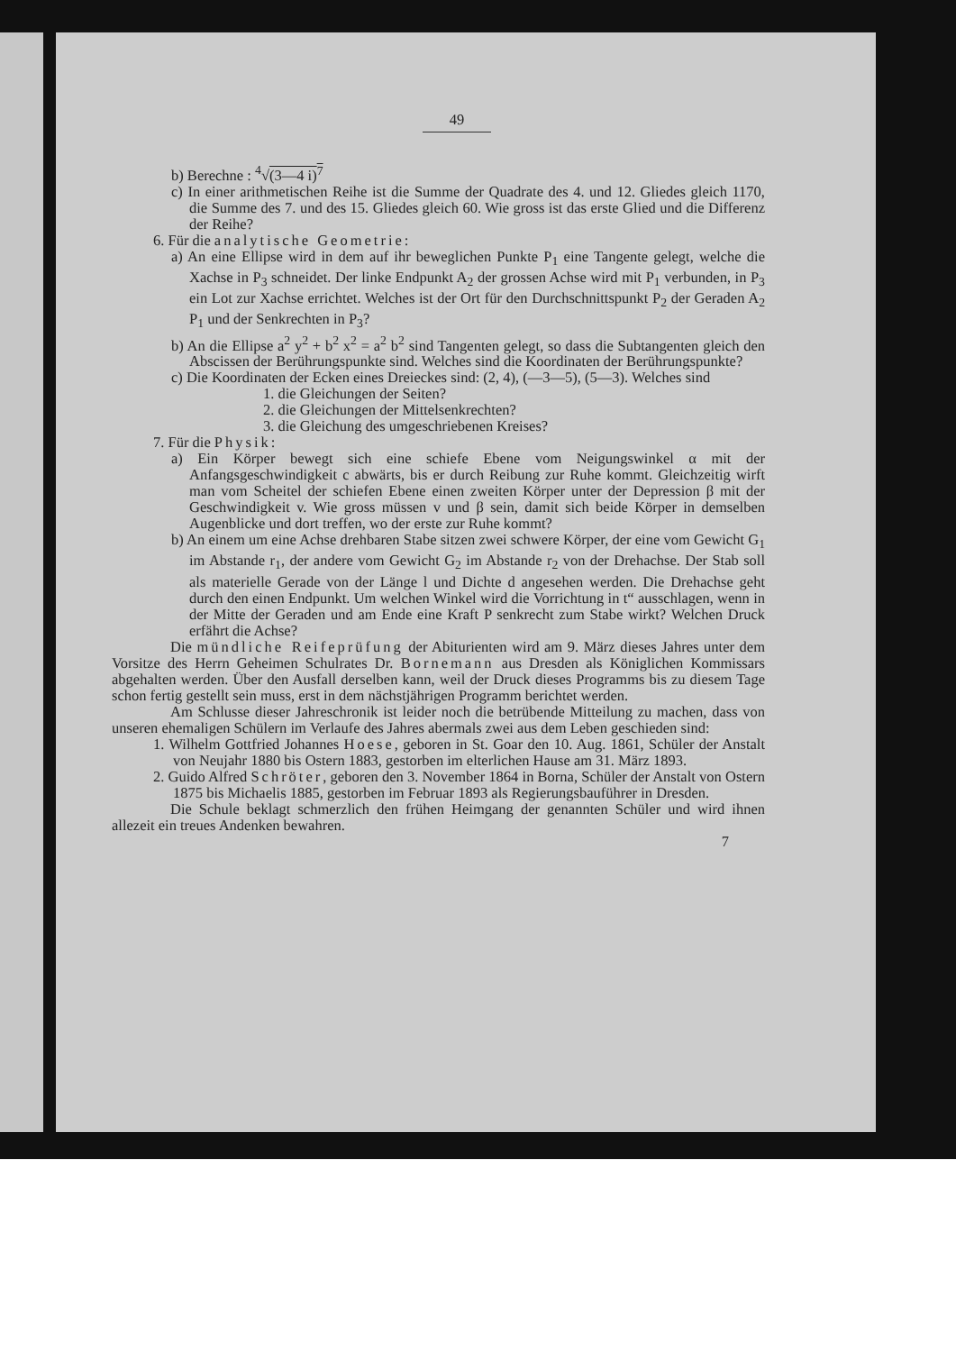49
b) Berechne : <sup>4</sup>√(3—4 i)<sup>7</sup>
c) In einer arithmetischen Reihe ist die Summe der Quadrate des 4. und 12. Gliedes gleich 1170, die Summe des 7. und des 15. Gliedes gleich 60. Wie gross ist das erste Glied und die Differenz der Reihe?
6. Für die analytische Geometrie:
a) An eine Ellipse wird in dem auf ihr beweglichen Punkte P<sub>1</sub> eine Tangente gelegt, welche die Xachse in P<sub>3</sub> schneidet. Der linke Endpunkt A<sub>2</sub> der grossen Achse wird mit P<sub>1</sub> verbunden, in P<sub>3</sub> ein Lot zur Xachse errichtet. Welches ist der Ort für den Durchschnittspunkt P<sub>2</sub> der Geraden A<sub>2</sub> P<sub>1</sub> und der Senkrechten in P<sub>3</sub>?
b) An die Ellipse a<sup>2</sup> y<sup>2</sup> + b<sup>2</sup> x<sup>2</sup> = a<sup>2</sup> b<sup>2</sup> sind Tangenten gelegt, so dass die Subtangenten gleich den Abscissen der Berührungspunkte sind. Welches sind die Koordinaten der Berührungspunkte?
c) Die Koordinaten der Ecken eines Dreieckes sind: (2, 4), (—3—5), (5—3). Welches sind
1. die Gleichungen der Seiten?
2. die Gleichungen der Mittelsenkrechten?
3. die Gleichung des umgeschriebenen Kreises?
7. Für die Physik:
a) Ein Körper bewegt sich eine schiefe Ebene vom Neigungswinkel α mit der Anfangsgeschwindigkeit c abwärts, bis er durch Reibung zur Ruhe kommt. Gleichzeitig wirft man vom Scheitel der schiefen Ebene einen zweiten Körper unter der Depression β mit der Geschwindigkeit v. Wie gross müssen v und β sein, damit sich beide Körper in demselben Augenblicke und dort treffen, wo der erste zur Ruhe kommt?
b) An einem um eine Achse drehbaren Stabe sitzen zwei schwere Körper, der eine vom Gewicht G<sub>1</sub> im Abstande r<sub>1</sub>, der andere vom Gewicht G<sub>2</sub> im Abstande r<sub>2</sub> von der Drehachse. Der Stab soll als materielle Gerade von der Länge l und Dichte d angesehen werden. Die Drehachse geht durch den einen Endpunkt. Um welchen Winkel wird die Vorrichtung in t“ ausschlagen, wenn in der Mitte der Geraden und am Ende eine Kraft P senkrecht zum Stabe wirkt? Welchen Druck erfährt die Achse?
Die mündliche Reifeprüfung der Abiturienten wird am 9. März dieses Jahres unter dem Vorsitze des Herrn Geheimen Schulrates Dr. Bornemann aus Dresden als Königlichen Kommissars abgehalten werden. Über den Ausfall derselben kann, weil der Druck dieses Programms bis zu diesem Tage schon fertig gestellt sein muss, erst in dem nächstjährigen Programm berichtet werden.
Am Schlusse dieser Jahreschronik ist leider noch die betrübende Mitteilung zu machen, dass von unseren ehemaligen Schülern im Verlaufe des Jahres abermals zwei aus dem Leben geschieden sind:
1. Wilhelm Gottfried Johannes Hoese, geboren in St. Goar den 10. Aug. 1861, Schüler der Anstalt von Neujahr 1880 bis Ostern 1883, gestorben im elterlichen Hause am 31. März 1893.
2. Guido Alfred Schröter, geboren den 3. November 1864 in Borna, Schüler der Anstalt von Ostern 1875 bis Michaelis 1885, gestorben im Februar 1893 als Regierungsbauführer in Dresden.
Die Schule beklagt schmerzlich den frühen Heimgang der genannten Schüler und wird ihnen allezeit ein treues Andenken bewahren.
7